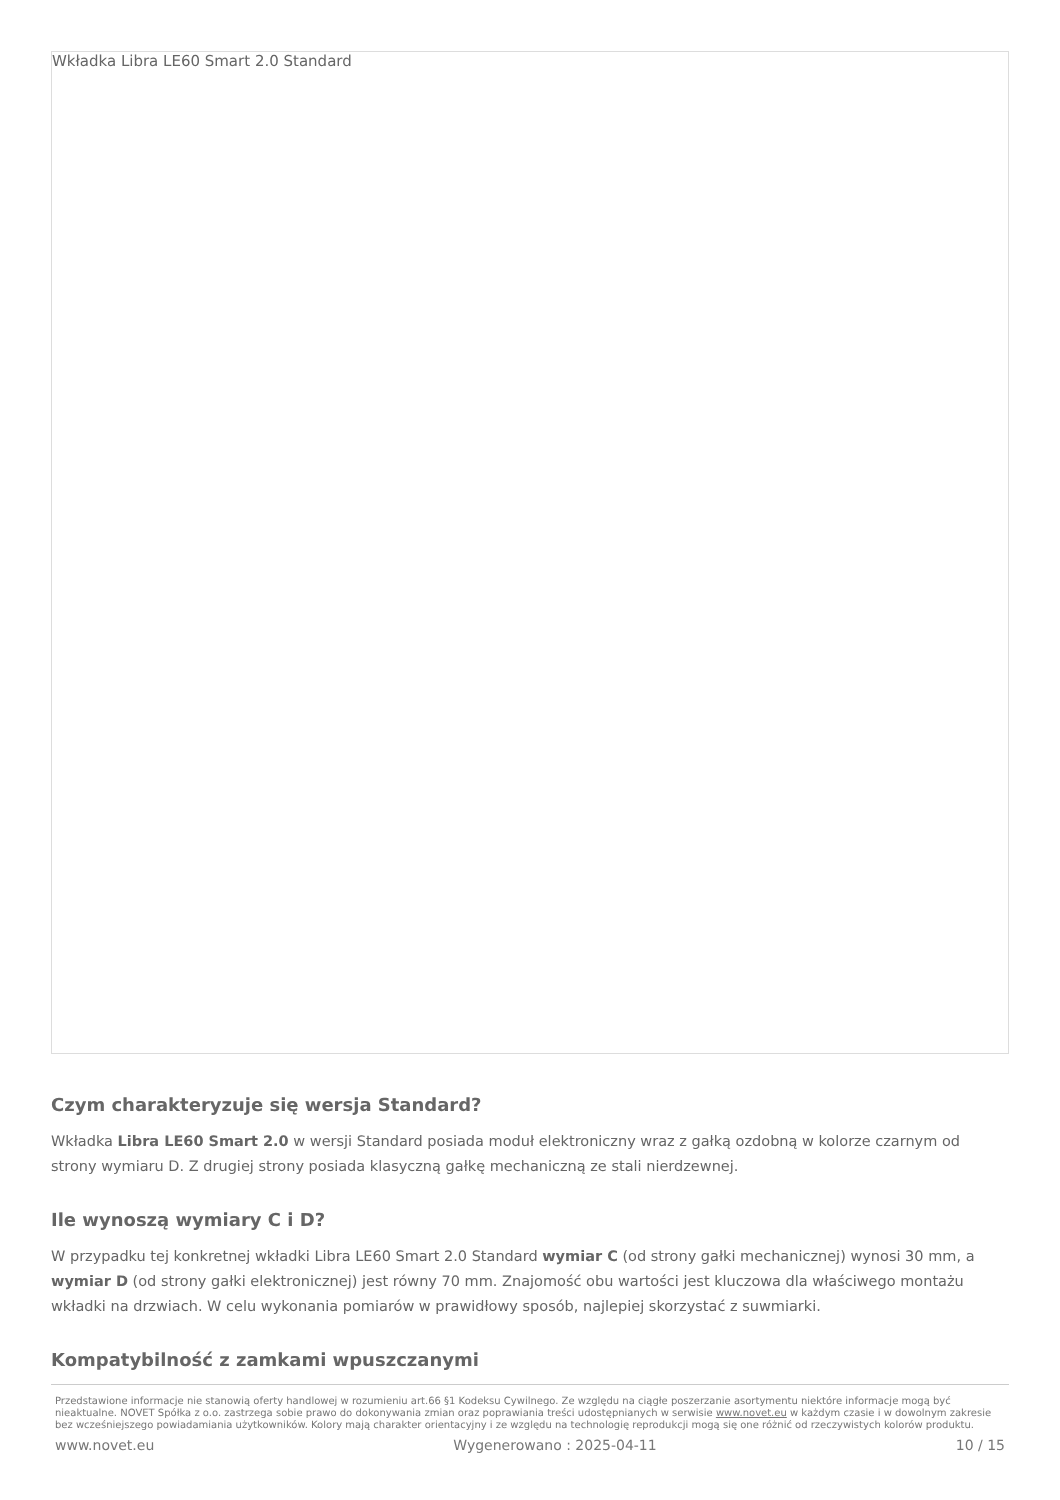Wkładka Libra LE60 Smart 2.0 Standard
Czym charakteryzuje się wersja Standard?
Wkładka Libra LE60 Smart 2.0 w wersji Standard posiada moduł elektroniczny wraz z gałką ozdobną w kolorze czarnym od strony wymiaru D. Z drugiej strony posiada klasyczną gałkę mechaniczną ze stali nierdzewnej.
Ile wynoszą wymiary C i D?
W przypadku tej konkretnej wkładki Libra LE60 Smart 2.0 Standard wymiar C (od strony gałki mechanicznej) wynosi 30 mm, a wymiar D (od strony gałki elektronicznej) jest równy 70 mm. Znajomość obu wartości jest kluczowa dla właściwego montażu wkładki na drzwiach. W celu wykonania pomiarów w prawidłowy sposób, najlepiej skorzystać z suwmiarki.
Kompatybilność z zamkami wpuszczanymi
Przedstawione informacje nie stanowią oferty handlowej w rozumieniu art.66 §1 Kodeksu Cywilnego. Ze względu na ciągłe poszerzanie asortymentu niektóre informacje mogą być nieaktualne. NOVET Spółka z o.o. zastrzega sobie prawo do dokonywania zmian oraz poprawiania treści udostępnianych w serwisie www.novet.eu w każdym czasie i w dowolnym zakresie bez wcześniejszego powiadamiania użytkowników. Kolory mają charakter orientacyjny i ze względu na technologię reprodukcji mogą się one różnić od rzeczywistych kolorów produktu.
www.novet.eu Wygenerowano : 2025-04-11 10 / 15